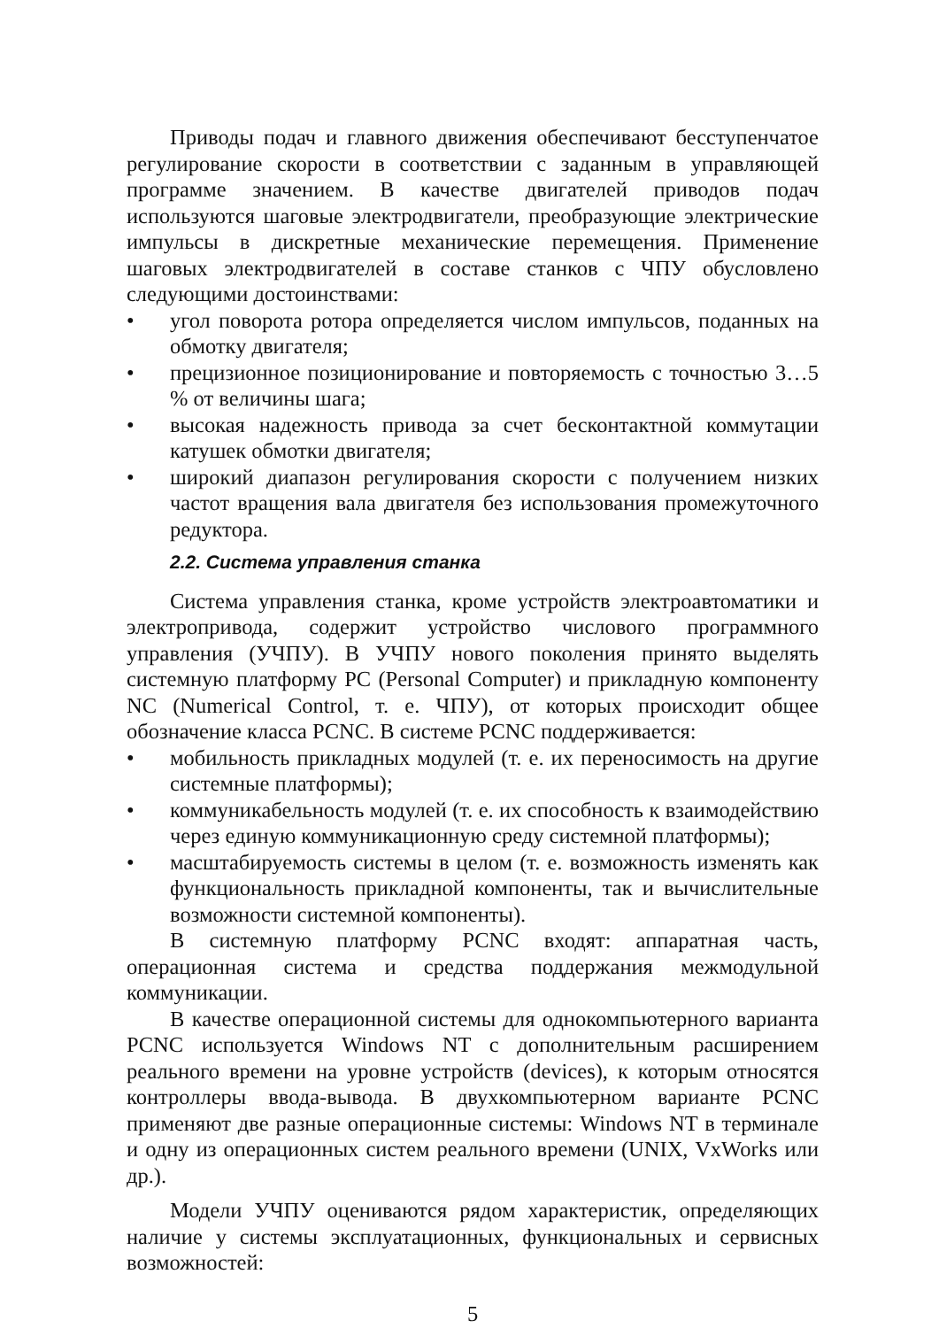Приводы подач и главного движения обеспечивают бесступенчатое регулирование скорости в соответствии с заданным в управляющей программе значением. В качестве двигателей приводов подач используются шаговые электродвигатели, преобразующие электрические импульсы в дискретные механические перемещения. Применение шаговых электродвигателей в составе станков с ЧПУ обусловлено следующими достоинствами:
• угол поворота ротора определяется числом импульсов, поданных на обмотку двигателя;
• прецизионное позиционирование и повторяемость с точностью 3…5 % от величины шага;
• высокая надежность привода за счет бесконтактной коммутации катушек обмотки двигателя;
• широкий диапазон регулирования скорости с получением низких частот вращения вала двигателя без использования промежуточного редуктора.
2.2. Система управления станка
Система управления станка, кроме устройств электроавтоматики и электропривода, содержит устройство числового программного управления (УЧПУ). В УЧПУ нового поколения принято выделять системную платформу PC (Personal Computer) и прикладную компоненту NC (Numerical Control, т. е. ЧПУ), от которых происходит общее обозначение класса PCNC. В системе PCNC поддерживается:
• мобильность прикладных модулей (т. е. их переносимость на другие системные платформы);
• коммуникабельность модулей (т. е. их способность к взаимодействию через единую коммуникационную среду системной платформы);
• масштабируемость системы в целом (т. е. возможность изменять как функциональность прикладной компоненты, так и вычислительные возможности системной компоненты).
В системную платформу PCNC входят: аппаратная часть, операционная система и средства поддержания межмодульной коммуникации.
В качестве операционной системы для однокомпьютерного варианта PCNC используется Windows NT с дополнительным расширением реального времени на уровне устройств (devices), к которым относятся контроллеры ввода-вывода. В двухкомпьютерном варианте PCNC применяют две разные операционные системы: Windows NT в терминале и одну из операционных систем реального времени (UNIX, VxWorks или др.).
Модели УЧПУ оцениваются рядом характеристик, определяющих наличие у системы эксплуатационных, функциональных и сервисных возможностей:
5